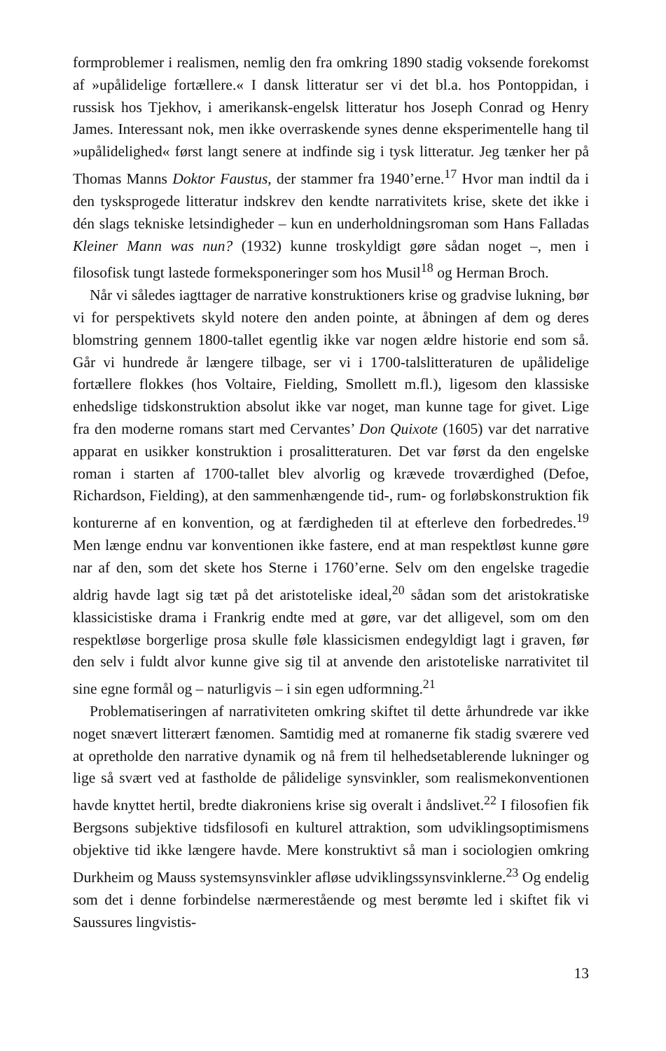formproblemer i realismen, nemlig den fra omkring 1890 stadig voksende forekomst af »upålidelige fortællere.« I dansk litteratur ser vi det bl.a. hos Pontoppidan, i russisk hos Tjekhov, i amerikansk-engelsk litteratur hos Joseph Conrad og Henry James. Interessant nok, men ikke overraskende synes denne eksperimentelle hang til »upålidelighed« først langt senere at indfinde sig i tysk litteratur. Jeg tænker her på Thomas Manns Doktor Faustus, der stammer fra 1940’erne.<sup>17</sup> Hvor man indtil da i den tysksprogede litteratur indskrev den kendte narrativitets krise, skete det ikke i dén slags tekniske letsindigheder – kun en underholdningsroman som Hans Falladas Kleiner Mann was nun? (1932) kunne troskyldigt gøre sådan noget –, men i filosofisk tungt lastede formeksponeringer som hos Musil<sup>18</sup> og Herman Broch.
Når vi således iagttager de narrative konstruktioners krise og gradvise lukning, bør vi for perspektivets skyld notere den anden pointe, at åbningen af dem og deres blomstring gennem 1800-tallet egentlig ikke var nogen ældre historie end som så. Går vi hundrede år længere tilbage, ser vi i 1700-talslitteraturen de upålidelige fortællere flokkes (hos Voltaire, Fielding, Smollett m.fl.), ligesom den klassiske enhedslige tidskonstruktion absolut ikke var noget, man kunne tage for givet. Lige fra den moderne romans start med Cervantes’ Don Quixote (1605) var det narrative apparat en usikker konstruktion i prosalitteraturen. Det var først da den engelske roman i starten af 1700-tallet blev alvorlig og krævede troværdighed (Defoe, Richardson, Fielding), at den sammenhængende tid-, rum- og forløbskonstruktion fik konturerne af en konvention, og at færdigheden til at efterleve den forbedredes.<sup>19</sup> Men længe endnu var konventionen ikke fastere, end at man respektløst kunne gøre nar af den, som det skete hos Sterne i 1760’erne. Selv om den engelske tragedie aldrig havde lagt sig tæt på det aristoteliske ideal,<sup>20</sup> sådan som det aristokratiske klassicistiske drama i Frankrig endte med at gøre, var det alligevel, som om den respektløse borgerlige prosa skulle føle klassicismen endegyldigt lagt i graven, før den selv i fuldt alvor kunne give sig til at anvende den aristoteliske narrativitet til sine egne formål og – naturligvis – i sin egen udformning.<sup>21</sup>
Problematiseringen af narrativiteten omkring skiftet til dette århundrede var ikke noget snævert litterært fænomen. Samtidig med at romanerne fik stadig sværere ved at opretholde den narrative dynamik og nå frem til helhedsetablerende lukninger og lige så svært ved at fastholde de pålidelige synsvinkler, som realismekonventionen havde knyttet hertil, bredte diakroniens krise sig overalt i åndslivet.<sup>22</sup> I filosofien fik Bergsons subjektive tidsfilosofi en kulturel attraktion, som udviklingsoptimismens objektive tid ikke længere havde. Mere konstruktivt så man i sociologien omkring Durkheim og Mauss systemsynsvinkler afløse udviklingssynsvinklerne.<sup>23</sup> Og endelig som det i denne forbindelse nærmerestående og mest berømte led i skiftet fik vi Saussures lingvistis-
13